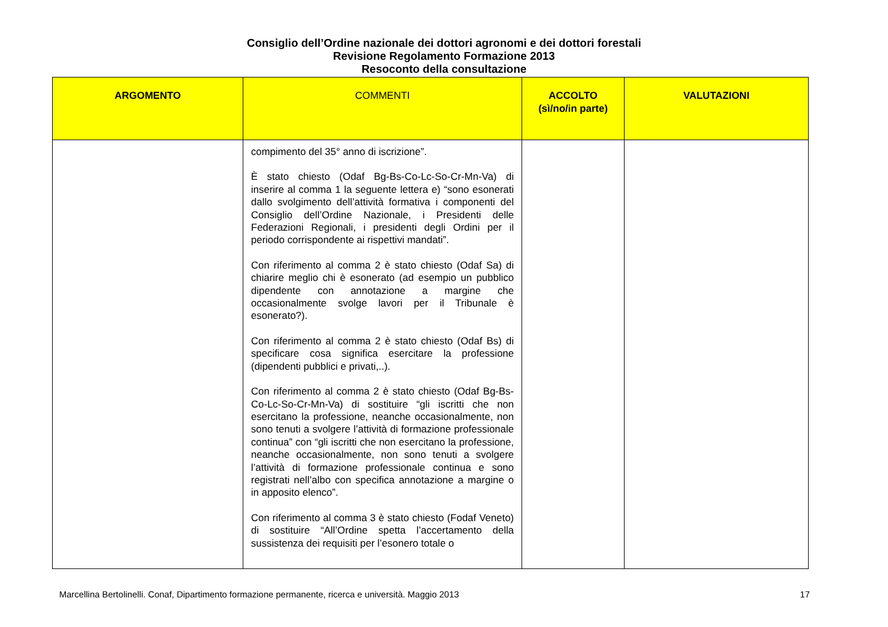Consiglio dell’Ordine nazionale dei dottori agronomi e dei dottori forestali
Revisione Regolamento Formazione 2013
Resoconto della consultazione
| ARGOMENTO | COMMENTI | ACCOLTO (sì/no/in parte) | VALUTAZIONI |
| --- | --- | --- | --- |
| | compimento del 35° anno di iscrizione”. È stato chiesto (Odaf Bg-Bs-Co-Lc-So-Cr-Mn-Va) di inserire al comma 1 la seguente lettera e) “sono esonerati dallo svolgimento dell’attività formativa i componenti del Consiglio dell’Ordine Nazionale, i Presidenti delle Federazioni Regionali, i presidenti degli Ordini per il periodo corrispondente ai rispettivi mandati”. Con riferimento al comma 2 è stato chiesto (Odaf Sa) di chiarire meglio chi è esonerato (ad esempio un pubblico dipendente con annotazione a margine che occasionalmente svolge lavori per il Tribunale è esonerato?). Con riferimento al comma 2 è stato chiesto (Odaf Bs) di specificare cosa significa esercitare la professione (dipendenti pubblici e privati,..). Con riferimento al comma 2 è stato chiesto (Odaf Bg-Bs-Co-Lc-So-Cr-Mn-Va) di sostituire “gli iscritti che non esercitano la professione, neanche occasionalmente, non sono tenuti a svolgere l’attività di formazione professionale continua” con “gli iscritti che non esercitano la professione, neanche occasionalmente, non sono tenuti a svolgere l’attività di formazione professionale continua e sono registrati nell’albo con specifica annotazione a margine o in apposito elenco”. Con riferimento al comma 3 è stato chiesto (Fodaf Veneto) di sostituire “All’Ordine spetta l’accertamento della sussistenza dei requisiti per l’esonero totale o | | |
Marcellina Bertolinelli. Conaf, Dipartimento formazione permanente, ricerca e università. Maggio 2013 17